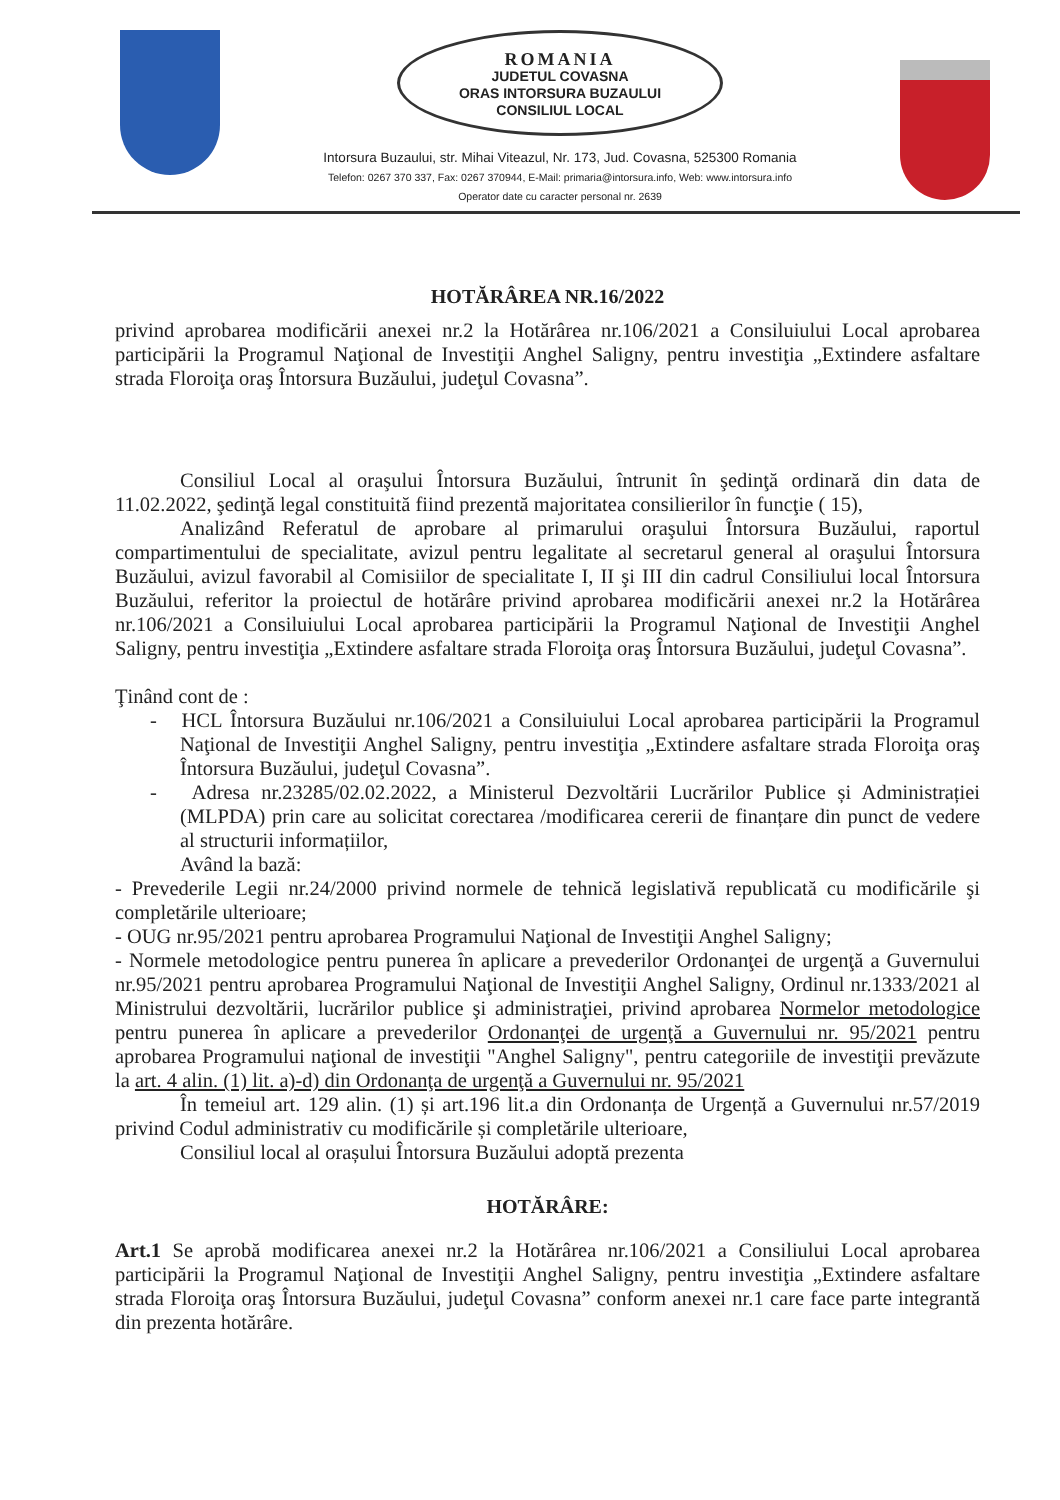ROMANIA
JUDETUL COVASNA
ORAS INTORSURA BUZAULUI
CONSILIUL LOCAL
Intorsura Buzaului, str. Mihai Viteazul, Nr. 173, Jud. Covasna, 525300 Romania
Telefon: 0267 370 337, Fax: 0267 370944, E-Mail: primaria@intorsura.info, Web: www.intorsura.info
Operator date cu caracter personal nr. 2639
HOTĂRÂREA NR.16/2022
privind aprobarea modificării anexei nr.2 la Hotărârea nr.106/2021 a Consiluiului Local aprobarea participării la Programul Naţional de Investiţii Anghel Saligny, pentru investiţia „Extindere asfaltare strada Floroiţa oraş Întorsura Buzăului, judeţul Covasna”.
Consiliul Local al oraşului Întorsura Buzăului, întrunit în şedinţă ordinară din data de 11.02.2022, şedinţă legal constituită fiind prezentă majoritatea consilierilor în funcţie ( 15),
Analizând Referatul de aprobare al primarului oraşului Întorsura Buzăului, raportul compartimentului de specialitate, avizul pentru legalitate al secretarul general al oraşului Întorsura Buzăului, avizul favorabil al Comisiilor de specialitate I, II şi III din cadrul Consiliului local Întorsura Buzăului, referitor la proiectul de hotărâre privind aprobarea modificării anexei nr.2 la Hotărârea nr.106/2021 a Consiluiului Local aprobarea participării la Programul Naţional de Investiţii Anghel Saligny, pentru investiţia „Extindere asfaltare strada Floroiţa oraş Întorsura Buzăului, judeţul Covasna”.
Ţinând cont de :
- HCL Întorsura Buzăului nr.106/2021 a Consiluiului Local aprobarea participării la Programul Naţional de Investiţii Anghel Saligny, pentru investiţia „Extindere asfaltare strada Floroiţa oraş Întorsura Buzăului, judeţul Covasna”.
- Adresa nr.23285/02.02.2022, a Ministerul Dezvoltării Lucrărilor Publice și Administrației (MLPDA) prin care au solicitat corectarea /modificarea cererii de finanțare din punct de vedere al structurii informațiilor,
Având la bază:
- Prevederile Legii nr.24/2000 privind normele de tehnică legislativă republicată cu modificările şi completările ulterioare;
- OUG nr.95/2021 pentru aprobarea Programului Naţional de Investiţii Anghel Saligny;
- Normele metodologice pentru punerea în aplicare a prevederilor Ordonanţei de urgenţă a Guvernului nr.95/2021 pentru aprobarea Programului Naţional de Investiţii Anghel Saligny, Ordinul nr.1333/2021 al Ministrului dezvoltării, lucrărilor publice şi administraţiei, privind aprobarea Normelor metodologice pentru punerea în aplicare a prevederilor Ordonanţei de urgenţă a Guvernului nr. 95/2021 pentru aprobarea Programului naţional de investiţii "Anghel Saligny", pentru categoriile de investiţii prevăzute la art. 4 alin. (1) lit. a)-d) din Ordonanţa de urgenţă a Guvernului nr. 95/2021
În temeiul art. 129 alin. (1) și art.196 lit.a din Ordonanța de Urgență a Guvernului nr.57/2019 privind Codul administrativ cu modificările și completările ulterioare,
Consiliul local al orașului Întorsura Buzăului adoptă prezenta
HOTĂRÂRE:
Art.1 Se aprobă modificarea anexei nr.2 la Hotărârea nr.106/2021 a Consiliului Local aprobarea participării la Programul Naţional de Investiţii Anghel Saligny, pentru investiţia „Extindere asfaltare strada Floroiţa oraş Întorsura Buzăului, judeţul Covasna” conform anexei nr.1 care face parte integrantă din prezenta hotărâre.